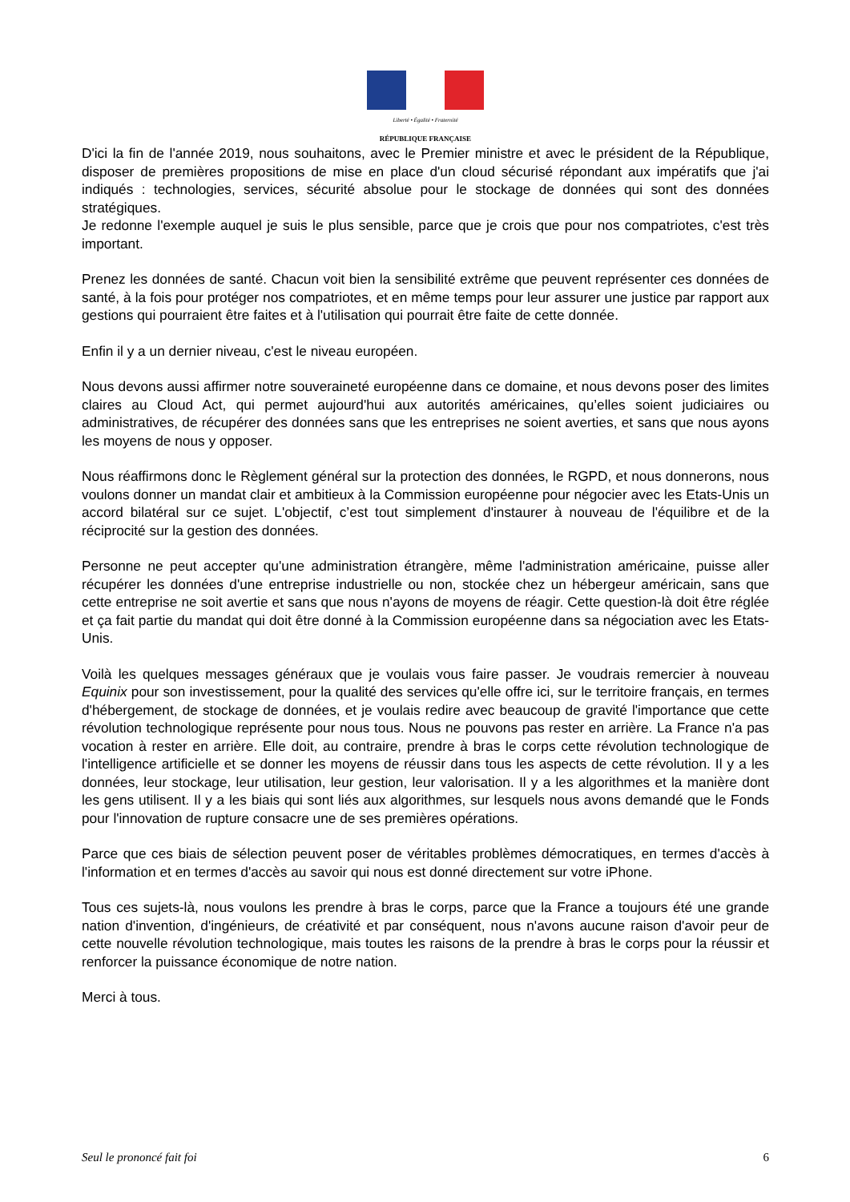Liberté • Égalité • Fraternité
RÉPUBLIQUE FRANÇAISE
D'ici la fin de l'année 2019, nous souhaitons, avec le Premier ministre et avec le président de la République, disposer de premières propositions de mise en place d'un cloud sécurisé répondant aux impératifs que j'ai indiqués : technologies, services, sécurité absolue pour le stockage de données qui sont des données stratégiques.
Je redonne l'exemple auquel je suis le plus sensible, parce que je crois que pour nos compatriotes, c'est très important.
Prenez les données de santé. Chacun voit bien la sensibilité extrême que peuvent représenter ces données de santé, à la fois pour protéger nos compatriotes, et en même temps pour leur assurer une justice par rapport aux gestions qui pourraient être faites et à l'utilisation qui pourrait être faite de cette donnée.
Enfin il y a un dernier niveau, c'est le niveau européen.
Nous devons aussi affirmer notre souveraineté européenne dans ce domaine, et nous devons poser des limites claires au Cloud Act, qui permet aujourd'hui aux autorités américaines, qu’elles soient judiciaires ou administratives, de récupérer des données sans que les entreprises ne soient averties, et sans que nous ayons les moyens de nous y opposer.
Nous réaffirmons donc le Règlement général sur la protection des données, le RGPD, et nous donnerons, nous voulons donner un mandat clair et ambitieux à la Commission européenne pour négocier avec les Etats-Unis un accord bilatéral sur ce sujet. L'objectif, c’est tout simplement d'instaurer à nouveau de l'équilibre et de la réciprocité sur la gestion des données.
Personne ne peut accepter qu'une administration étrangère, même l'administration américaine, puisse aller récupérer les données d'une entreprise industrielle ou non, stockée chez un hébergeur américain, sans que cette entreprise ne soit avertie et sans que nous n'ayons de moyens de réagir. Cette question-là doit être réglée et ça fait partie du mandat qui doit être donné à la Commission européenne dans sa négociation avec les Etats-Unis.
Voilà les quelques messages généraux que je voulais vous faire passer. Je voudrais remercier à nouveau Equinix pour son investissement, pour la qualité des services qu'elle offre ici, sur le territoire français, en termes d'hébergement, de stockage de données, et je voulais redire avec beaucoup de gravité l'importance que cette révolution technologique représente pour nous tous. Nous ne pouvons pas rester en arrière. La France n'a pas vocation à rester en arrière. Elle doit, au contraire, prendre à bras le corps cette révolution technologique de l'intelligence artificielle et se donner les moyens de réussir dans tous les aspects de cette révolution. Il y a les données, leur stockage, leur utilisation, leur gestion, leur valorisation. Il y a les algorithmes et la manière dont les gens utilisent. Il y a les biais qui sont liés aux algorithmes, sur lesquels nous avons demandé que le Fonds pour l'innovation de rupture consacre une de ses premières opérations.
Parce que ces biais de sélection peuvent poser de véritables problèmes démocratiques, en termes d'accès à l'information et en termes d'accès au savoir qui nous est donné directement sur votre iPhone.
Tous ces sujets-là, nous voulons les prendre à bras le corps, parce que la France a toujours été une grande nation d'invention, d'ingénieurs, de créativité et par conséquent, nous n'avons aucune raison d'avoir peur de cette nouvelle révolution technologique, mais toutes les raisons de la prendre à bras le corps pour la réussir et renforcer la puissance économique de notre nation.
Merci à tous.
Seul le prononcé fait foi 6